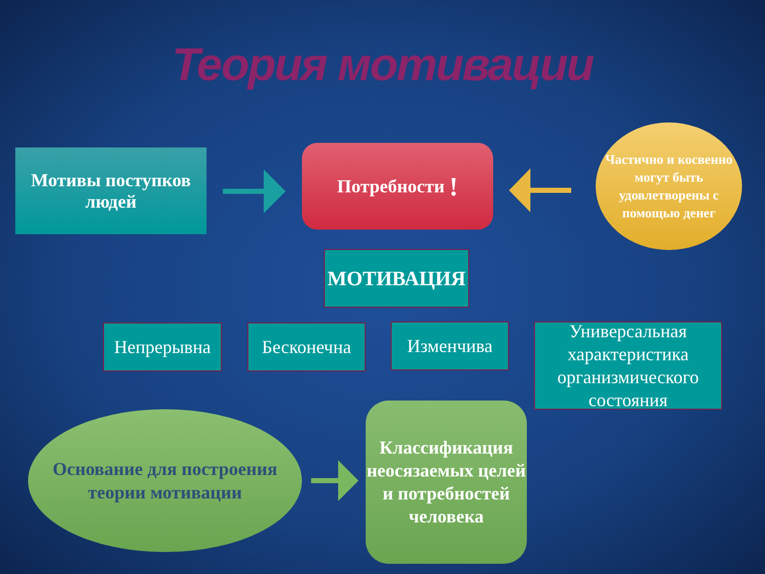Теория мотивации
Мотивы поступков людей
Потребности !
Частично и косвенно могут быть удовлетворены с помощью денег
МОТИВАЦИЯ
Непрерывна Бесконечна Изменчива
Универсальная характеристика организмического состояния
Основание для построения теории мотивации
Классификация неосязаемых целей и потребностей человека